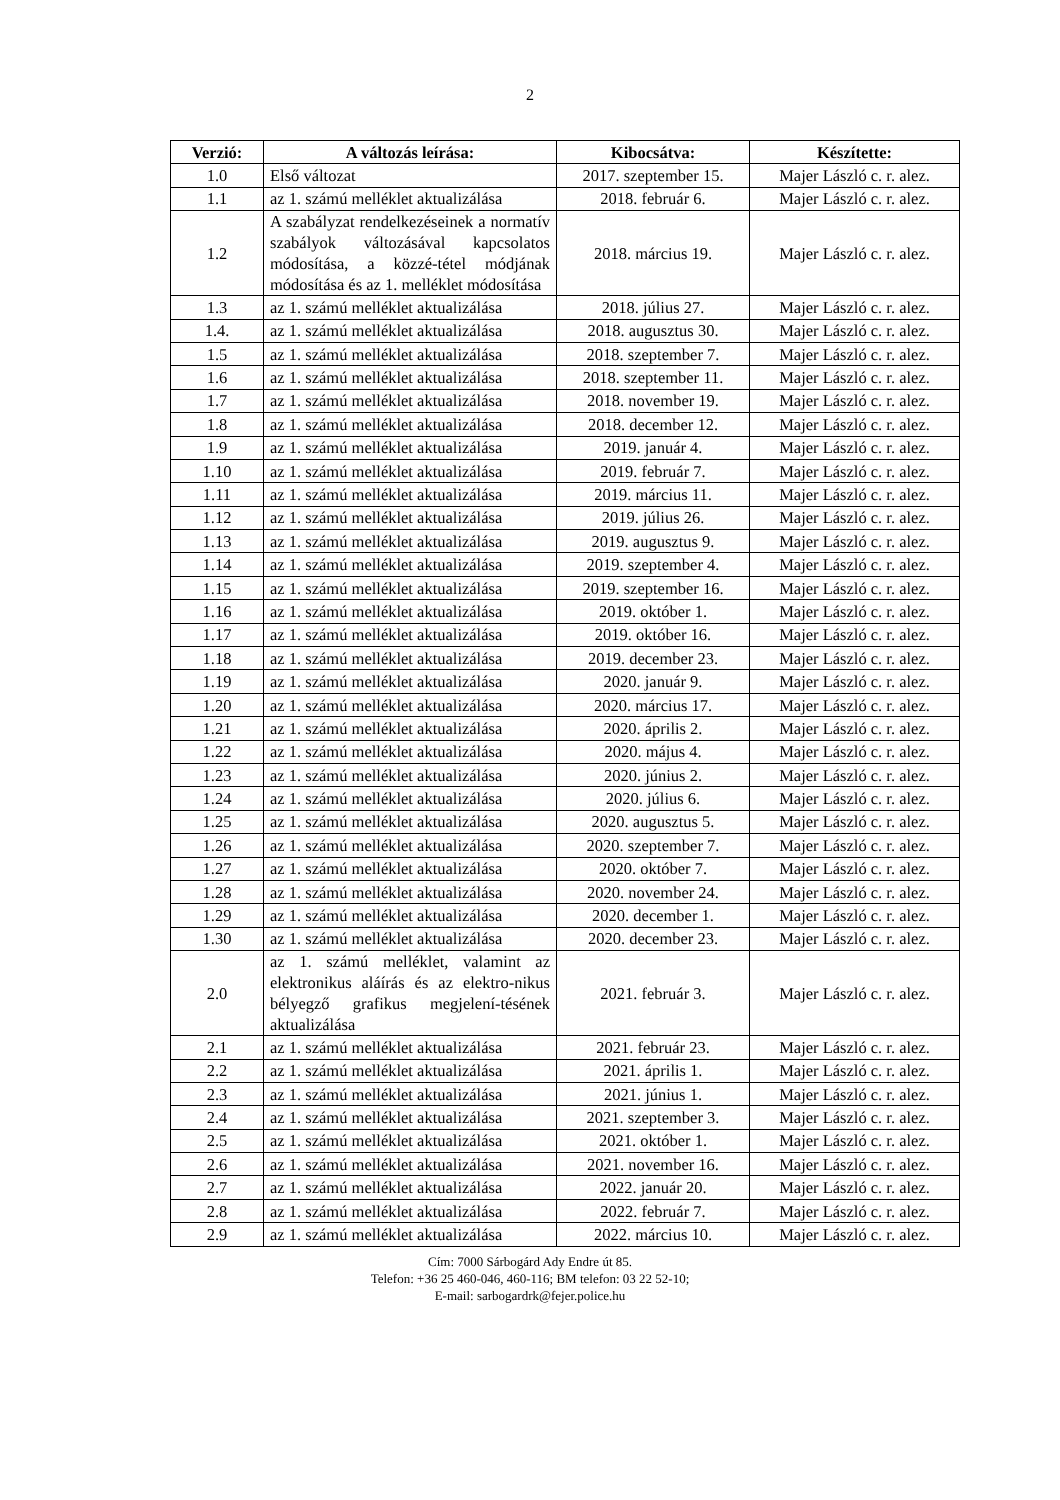2
| Verzió: | A változás leírása: | Kibocsátva: | Készítette: |
| --- | --- | --- | --- |
| 1.0 | Első változat | 2017. szeptember 15. | Majer László c. r. alez. |
| 1.1 | az 1. számú melléklet aktualizálása | 2018. február 6. | Majer László c. r. alez. |
| 1.2 | A szabályzat rendelkezéseinek a normatív szabályok változásával kapcsolatos módosítása, a közzé-tétel módjának módosítása és az 1. melléklet módosítása | 2018. március 19. | Majer László c. r. alez. |
| 1.3 | az 1. számú melléklet aktualizálása | 2018. július 27. | Majer László c. r. alez. |
| 1.4. | az 1. számú melléklet aktualizálása | 2018. augusztus 30. | Majer László c. r. alez. |
| 1.5 | az 1. számú melléklet aktualizálása | 2018. szeptember 7. | Majer László c. r. alez. |
| 1.6 | az 1. számú melléklet aktualizálása | 2018. szeptember 11. | Majer László c. r. alez. |
| 1.7 | az 1. számú melléklet aktualizálása | 2018. november 19. | Majer László c. r. alez. |
| 1.8 | az 1. számú melléklet aktualizálása | 2018. december 12. | Majer László c. r. alez. |
| 1.9 | az 1. számú melléklet aktualizálása | 2019. január 4. | Majer László c. r. alez. |
| 1.10 | az 1. számú melléklet aktualizálása | 2019. február 7. | Majer László c. r. alez. |
| 1.11 | az 1. számú melléklet aktualizálása | 2019. március 11. | Majer László c. r. alez. |
| 1.12 | az 1. számú melléklet aktualizálása | 2019. július 26. | Majer László c. r. alez. |
| 1.13 | az 1. számú melléklet aktualizálása | 2019. augusztus 9. | Majer László c. r. alez. |
| 1.14 | az 1. számú melléklet aktualizálása | 2019. szeptember 4. | Majer László c. r. alez. |
| 1.15 | az 1. számú melléklet aktualizálása | 2019. szeptember 16. | Majer László c. r. alez. |
| 1.16 | az 1. számú melléklet aktualizálása | 2019. október 1. | Majer László c. r. alez. |
| 1.17 | az 1. számú melléklet aktualizálása | 2019. október 16. | Majer László c. r. alez. |
| 1.18 | az 1. számú melléklet aktualizálása | 2019. december 23. | Majer László c. r. alez. |
| 1.19 | az 1. számú melléklet aktualizálása | 2020. január 9. | Majer László c. r. alez. |
| 1.20 | az 1. számú melléklet aktualizálása | 2020. március 17. | Majer László c. r. alez. |
| 1.21 | az 1. számú melléklet aktualizálása | 2020. április 2. | Majer László c. r. alez. |
| 1.22 | az 1. számú melléklet aktualizálása | 2020. május 4. | Majer László c. r. alez. |
| 1.23 | az 1. számú melléklet aktualizálása | 2020. június 2. | Majer László c. r. alez. |
| 1.24 | az 1. számú melléklet aktualizálása | 2020. július 6. | Majer László c. r. alez. |
| 1.25 | az 1. számú melléklet aktualizálása | 2020. augusztus 5. | Majer László c. r. alez. |
| 1.26 | az 1. számú melléklet aktualizálása | 2020. szeptember 7. | Majer László c. r. alez. |
| 1.27 | az 1. számú melléklet aktualizálása | 2020. október 7. | Majer László c. r. alez. |
| 1.28 | az 1. számú melléklet aktualizálása | 2020. november 24. | Majer László c. r. alez. |
| 1.29 | az 1. számú melléklet aktualizálása | 2020. december 1. | Majer László c. r. alez. |
| 1.30 | az 1. számú melléklet aktualizálása | 2020. december 23. | Majer László c. r. alez. |
| 2.0 | az 1. számú melléklet, valamint az elektronikus aláírás és az elektro-nikus bélyegző grafikus megjelení-tésének aktualizálása | 2021. február 3. | Majer László c. r. alez. |
| 2.1 | az 1. számú melléklet aktualizálása | 2021. február 23. | Majer László c. r. alez. |
| 2.2 | az 1. számú melléklet aktualizálása | 2021. április 1. | Majer László c. r. alez. |
| 2.3 | az 1. számú melléklet aktualizálása | 2021. június 1. | Majer László c. r. alez. |
| 2.4 | az 1. számú melléklet aktualizálása | 2021. szeptember 3. | Majer László c. r. alez. |
| 2.5 | az 1. számú melléklet aktualizálása | 2021. október 1. | Majer László c. r. alez. |
| 2.6 | az 1. számú melléklet aktualizálása | 2021. november 16. | Majer László c. r. alez. |
| 2.7 | az 1. számú melléklet aktualizálása | 2022. január 20. | Majer László c. r. alez. |
| 2.8 | az 1. számú melléklet aktualizálása | 2022. február 7. | Majer László c. r. alez. |
| 2.9 | az 1. számú melléklet aktualizálása | 2022. március 10. | Majer László c. r. alez. |
Cím: 7000 Sárbogárd Ady Endre út 85.
Telefon: +36 25 460-046, 460-116; BM telefon: 03 22 52-10;
E-mail: sarbogardrk@fejer.police.hu